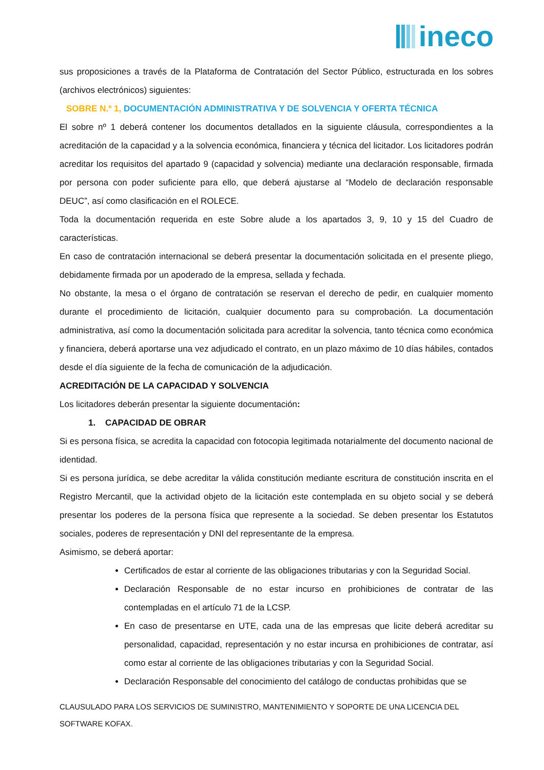ineco
sus proposiciones a través de la Plataforma de Contratación del Sector Público, estructurada en los sobres (archivos electrónicos) siguientes:
SOBRE N.º 1, DOCUMENTACIÓN ADMINISTRATIVA Y DE SOLVENCIA Y OFERTA TÉCNICA
El sobre nº 1 deberá contener los documentos detallados en la siguiente cláusula, correspondientes a la acreditación de la capacidad y a la solvencia económica, financiera y técnica del licitador. Los licitadores podrán acreditar los requisitos del apartado 9 (capacidad y solvencia) mediante una declaración responsable, firmada por persona con poder suficiente para ello, que deberá ajustarse al “Modelo de declaración responsable DEUC”, así como clasificación en el ROLECE.
Toda la documentación requerida en este Sobre alude a los apartados 3, 9, 10 y 15 del Cuadro de características.
En caso de contratación internacional se deberá presentar la documentación solicitada en el presente pliego, debidamente firmada por un apoderado de la empresa, sellada y fechada.
No obstante, la mesa o el órgano de contratación se reservan el derecho de pedir, en cualquier momento durante el procedimiento de licitación, cualquier documento para su comprobación. La documentación administrativa, así como la documentación solicitada para acreditar la solvencia, tanto técnica como económica y financiera, deberá aportarse una vez adjudicado el contrato, en un plazo máximo de 10 días hábiles, contados desde el día siguiente de la fecha de comunicación de la adjudicación.
ACREDITACIÓN DE LA CAPACIDAD Y SOLVENCIA
Los licitadores deberán presentar la siguiente documentación:
1. CAPACIDAD DE OBRAR
Si es persona física, se acredita la capacidad con fotocopia legitimada notarialmente del documento nacional de identidad.
Si es persona jurídica, se debe acreditar la válida constitución mediante escritura de constitución inscrita en el Registro Mercantil, que la actividad objeto de la licitación este contemplada en su objeto social y se deberá presentar los poderes de la persona física que represente a la sociedad. Se deben presentar los Estatutos sociales, poderes de representación y DNI del representante de la empresa.
Asimismo, se deberá aportar:
Certificados de estar al corriente de las obligaciones tributarias y con la Seguridad Social.
Declaración Responsable de no estar incurso en prohibiciones de contratar de las contempladas en el artículo 71 de la LCSP.
En caso de presentarse en UTE, cada una de las empresas que licite deberá acreditar su personalidad, capacidad, representación y no estar incursa en prohibiciones de contratar, así como estar al corriente de las obligaciones tributarias y con la Seguridad Social.
Declaración Responsable del conocimiento del catálogo de conductas prohibidas que se
CLAUSULADO PARA LOS SERVICIOS DE SUMINISTRO, MANTENIMIENTO Y SOPORTE DE UNA LICENCIA DEL SOFTWARE KOFAX.